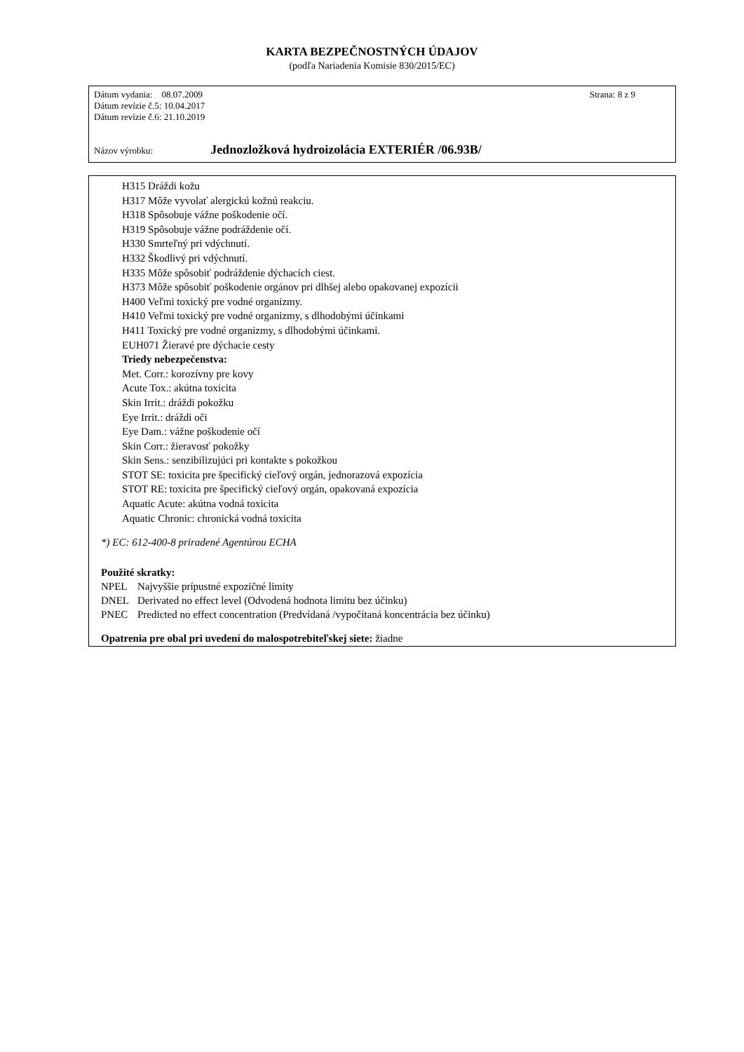KARTA BEZPEČNOSTNÝCH ÚDAJOV
(podľa Nariadenia Komisie 830/2015/EC)
Dátum vydania: 08.07.2009 Strana: 8 z 9
Dátum revízie č.5: 10.04.2017
Dátum revízie č.6: 21.10.2019
Názov výrobku: Jednozložková hydroizolácia EXTERIÉR /06.93B/
H315 Dráždi kožu
H317 Môže vyvolať alergickú kožnú reakciu.
H318 Spôsobuje vážne poškodenie očí.
H319 Spôsobuje vážne podráždenie očí.
H330 Smrteľný pri vdýchnutí.
H332 Škodlivý pri vdýchnutí.
H335 Môže spôsobiť podráždenie dýchacích ciest.
H373 Môže spôsobiť poškodenie orgánov pri dlhšej alebo opakovanej expozícii
H400 Veľmi toxický pre vodné organizmy.
H410 Veľmi toxický pre vodné organizmy, s dlhodobými účinkami
H411 Toxický pre vodné organizmy, s dlhodobými účinkami.
EUH071 Žieravé pre dýchacie cesty
Triedy nebezpečenstva:
Met. Corr.: korozívny pre kovy
Acute Tox.: akútna toxicita
Skin Irrit.: dráždi pokožku
Eye Irrit.: dráždi oči
Eye Dam.: vážne poškodenie očí
Skin Corr.: žieravosť pokožky
Skin Sens.: senzibilizujúci pri kontakte s pokožkou
STOT SE: toxicita pre špecifický cieľový orgán, jednorazová expozícia
STOT RE: toxicita pre špecifický cieľový orgán, opakovaná expozícia
Aquatic Acute: akútna vodná toxicita
Aquatic Chronic: chronická vodná toxicita
*) EC: 612-400-8 priradené Agentúrou ECHA
Použité skratky:
| NPEL | Najvyššie prípustné expozičné limity |
| DNEL | Derivated no effect level (Odvodená hodnota limitu bez účinku) |
| PNEC | Predicted no effect concentration (Predvídaná /vypočítaná koncentrácia bez účinku) |
Opatrenia pre obal pri uvedení do malospotrebiteľskej siete: žiadne